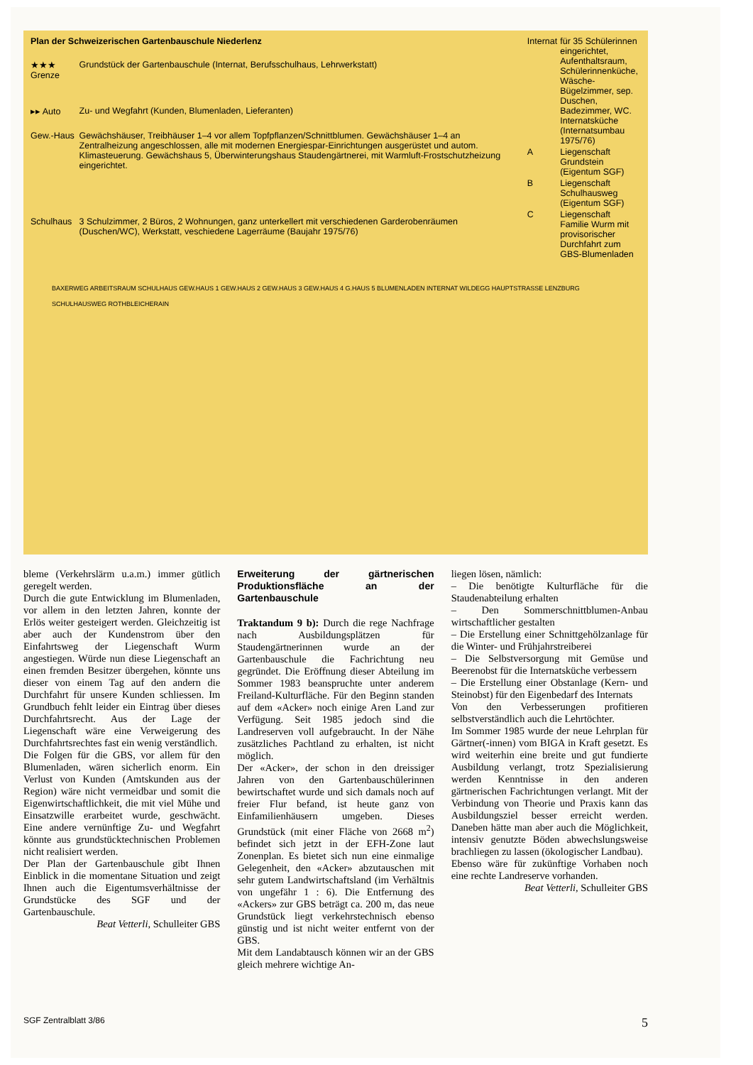| Plan der Schweizerischen Gartenbauschule Niederlenz | |
| ★★★ Grenze | Grundstück der Gartenbauschule (Internat, Berufsschulhaus, Lehrwerkstatt) |
| ▸▸ Auto | Zu- und Wegfahrt (Kunden, Blumenladen, Lieferanten) |
| Gew.-Haus | Gewächshäuser, Treibhäuser 1–4 vor allem Topfpflanzen/Schnittblumen. Gewächshäuser 1–4 an Zentralheizung angeschlossen, alle mit modernen Energiespar-Einrichtungen ausgerüstet und autom. Klimasteuerung. Gewächshaus 5, Überwinterungshaus Staudengärtnerei, mit Warmluft-Frostschutzheizung eingerichtet. |
| Schulhaus | 3 Schulzimmer, 2 Büros, 2 Wohnungen, ganz unterkellert mit verschiedenen Garderobenräumen (Duschen/WC), Werkstatt, veschiedene Lagerräume (Baujahr 1975/76) |
| Internat | für 35 Schülerinnen eingerichtet, Aufenthaltsraum, Schülerinnenküche, Wäsche-Bügelzimmer, sep. Duschen, Badezimmer, WC. Internatsküche (Internatsumbau 1975/76) |
| A | Liegenschaft Grundstein (Eigentum SGF) |
| B | Liegenschaft Schulhausweg (Eigentum SGF) |
| C | Liegenschaft Familie Wurm mit provisorischer Durchfahrt zum GBS-Blumenladen |
BAXERWEG ARBEITSRAUM SCHULHAUS GEW.HAUS 1 GEW.HAUS 2 GEW.HAUS 3 GEW.HAUS 4 G.HAUS 5 BLUMENLADEN INTERNAT WILDEGG HAUPTSTRASSE LENZBURG SCHULHAUSWEG ROTHBLEICHERAIN
bleme (Verkehrslärm u.a.m.) immer gütlich geregelt werden.
Durch die gute Entwicklung im Blumenladen, vor allem in den letzten Jahren, konnte der Erlös weiter gesteigert werden. Gleichzeitig ist aber auch der Kundenstrom über den Einfahrtsweg der Liegenschaft Wurm angestiegen. Würde nun diese Liegenschaft an einen fremden Besitzer übergehen, könnte uns dieser von einem Tag auf den andern die Durchfahrt für unsere Kunden schliessen. Im Grundbuch fehlt leider ein Eintrag über dieses Durchfahrtsrecht. Aus der Lage der Liegenschaft wäre eine Verweigerung des Durchfahrtsrechtes fast ein wenig verständlich.
Die Folgen für die GBS, vor allem für den Blumenladen, wären sicherlich enorm. Ein Verlust von Kunden (Amtskunden aus der Region) wäre nicht vermeidbar und somit die Eigenwirtschaftlichkeit, die mit viel Mühe und Einsatzwille erarbeitet wurde, geschwächt. Eine andere vernünftige Zu- und Wegfahrt könnte aus grundstücktechnischen Problemen nicht realisiert werden.
Der Plan der Gartenbauschule gibt Ihnen Einblick in die momentane Situation und zeigt Ihnen auch die Eigentumsverhältnisse der Grundstücke des SGF und der Gartenbauschule.
Beat Vetterli, Schulleiter GBS
Erweiterung der gärtnerischen Produktionsfläche an der Gartenbauschule
Traktandum 9 b): Durch die rege Nachfrage nach Ausbildungsplätzen für Staudengärtnerinnen wurde an der Gartenbauschule die Fachrichtung neu gegründet. Die Eröffnung dieser Abteilung im Sommer 1983 beanspruchte unter anderem Freiland-Kulturfläche. Für den Beginn standen auf dem «Acker» noch einige Aren Land zur Verfügung. Seit 1985 jedoch sind die Landreserven voll aufgebraucht. In der Nähe zusätzliches Pachtland zu erhalten, ist nicht möglich.
Der «Acker», der schon in den dreissiger Jahren von den Gartenbauschülerinnen bewirtschaftet wurde und sich damals noch auf freier Flur befand, ist heute ganz von Einfamilienhäusern umgeben. Dieses Grundstück (mit einer Fläche von 2668 m<sup>2</sup>) befindet sich jetzt in der EFH-Zone laut Zonenplan. Es bietet sich nun eine einmalige Gelegenheit, den «Acker» abzutauschen mit sehr gutem Landwirtschaftsland (im Verhältnis von ungefähr 1 : 6). Die Entfernung des «Ackers» zur GBS beträgt ca. 200 m, das neue Grundstück liegt verkehrstechnisch ebenso günstig und ist nicht weiter entfernt von der GBS.
Mit dem Landabtausch können wir an der GBS gleich mehrere wichtige An-
liegen lösen, nämlich:
– Die benötigte Kulturfläche für die Staudenabteilung erhalten
– Den Sommerschnittblumen-Anbau wirtschaftlicher gestalten
– Die Erstellung einer Schnittgehölzanlage für die Winter- und Frühjahrstreiberei
– Die Selbstversorgung mit Gemüse und Beerenobst für die Internatsküche verbessern
– Die Erstellung einer Obstanlage (Kern- und Steinobst) für den Eigenbedarf des Internats
Von den Verbesserungen profitieren selbstverständlich auch die Lehrtöchter.
Im Sommer 1985 wurde der neue Lehrplan für Gärtner(-innen) vom BIGA in Kraft gesetzt. Es wird weiterhin eine breite und gut fundierte Ausbildung verlangt, trotz Spezialisierung werden Kenntnisse in den anderen gärtnerischen Fachrichtungen verlangt. Mit der Verbindung von Theorie und Praxis kann das Ausbildungsziel besser erreicht werden. Daneben hätte man aber auch die Möglichkeit, intensiv genutzte Böden abwechslungsweise brachliegen zu lassen (ökologischer Landbau).
Ebenso wäre für zukünftige Vorhaben noch eine rechte Landreserve vorhanden.
Beat Vetterli, Schulleiter GBS
SGF Zentralblatt 3/86 5